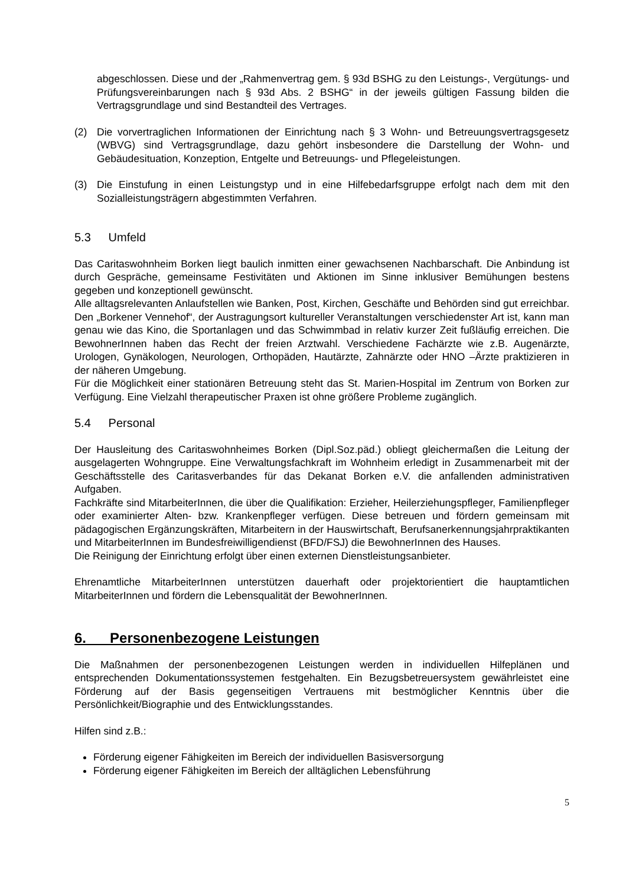abgeschlossen. Diese und der „Rahmenvertrag gem. § 93d BSHG zu den Leistungs-, Vergütungs- und Prüfungsvereinbarungen nach § 93d Abs. 2 BSHG“ in der jeweils gültigen Fassung bilden die Vertragsgrundlage und sind Bestandteil des Vertrages.
(2) Die vorvertraglichen Informationen der Einrichtung nach § 3 Wohn- und Betreuungsvertragsgesetz (WBVG) sind Vertragsgrundlage, dazu gehört insbesondere die Darstellung der Wohn- und Gebäudesituation, Konzeption, Entgelte und Betreuungs- und Pflegeleistungen.
(3) Die Einstufung in einen Leistungstyp und in eine Hilfebedarfsgruppe erfolgt nach dem mit den Sozialleistungsträgern abgestimmten Verfahren.
5.3 Umfeld
Das Caritaswohnheim Borken liegt baulich inmitten einer gewachsenen Nachbarschaft. Die Anbindung ist durch Gespräche, gemeinsame Festivitäten und Aktionen im Sinne inklusiver Bemühungen bestens gegeben und konzeptionell gewünscht.
Alle alltagsrelevanten Anlaufstellen wie Banken, Post, Kirchen, Geschäfte und Behörden sind gut erreichbar. Den „Borkener Vennehof“, der Austragungsort kultureller Veranstaltungen verschiedenster Art ist, kann man genau wie das Kino, die Sportanlagen und das Schwimmbad in relativ kurzer Zeit fußläufig erreichen. Die BewohnerInnen haben das Recht der freien Arztwahl. Verschiedene Fachärzte wie z.B. Augenärzte, Urologen, Gynäkologen, Neurologen, Orthopäden, Hautärzte, Zahnärzte oder HNO –Ärzte praktizieren in der näheren Umgebung.
Für die Möglichkeit einer stationären Betreuung steht das St. Marien-Hospital im Zentrum von Borken zur Verfügung. Eine Vielzahl therapeutischer Praxen ist ohne größere Probleme zugänglich.
5.4 Personal
Der Hausleitung des Caritaswohnheimes Borken (Dipl.Soz.päd.) obliegt gleichermaßen die Leitung der ausgelagerten Wohngruppe. Eine Verwaltungsfachkraft im Wohnheim erledigt in Zusammenarbeit mit der Geschäftsstelle des Caritasverbandes für das Dekanat Borken e.V. die anfallenden administrativen Aufgaben.
Fachkräfte sind MitarbeiterInnen, die über die Qualifikation: Erzieher, Heilerziehungspfleger, Familienpfleger oder examinierter Alten- bzw. Krankenpfleger verfügen. Diese betreuen und fördern gemeinsam mit pädagogischen Ergänzungskräften, Mitarbeitern in der Hauswirtschaft, Berufsanerkennungsjahrpraktikanten und MitarbeiterInnen im Bundesfreiwilligendienst (BFD/FSJ) die BewohnerInnen des Hauses.
Die Reinigung der Einrichtung erfolgt über einen externen Dienstleistungsanbieter.
Ehrenamtliche MitarbeiterInnen unterstützen dauerhaft oder projektorientiert die hauptamtlichen MitarbeiterInnen und fördern die Lebensqualität der BewohnerInnen.
6. Personenbezogene Leistungen
Die Maßnahmen der personenbezogenen Leistungen werden in individuellen Hilfeplänen und entsprechenden Dokumentationssystemen festgehalten. Ein Bezugsbetreuersystem gewährleistet eine Förderung auf der Basis gegenseitigen Vertrauens mit bestmöglicher Kenntnis über die Persönlichkeit/Biographie und des Entwicklungsstandes.
Hilfen sind z.B.:
Förderung eigener Fähigkeiten im Bereich der individuellen Basisversorgung
Förderung eigener Fähigkeiten im Bereich der alltäglichen Lebensführung
5